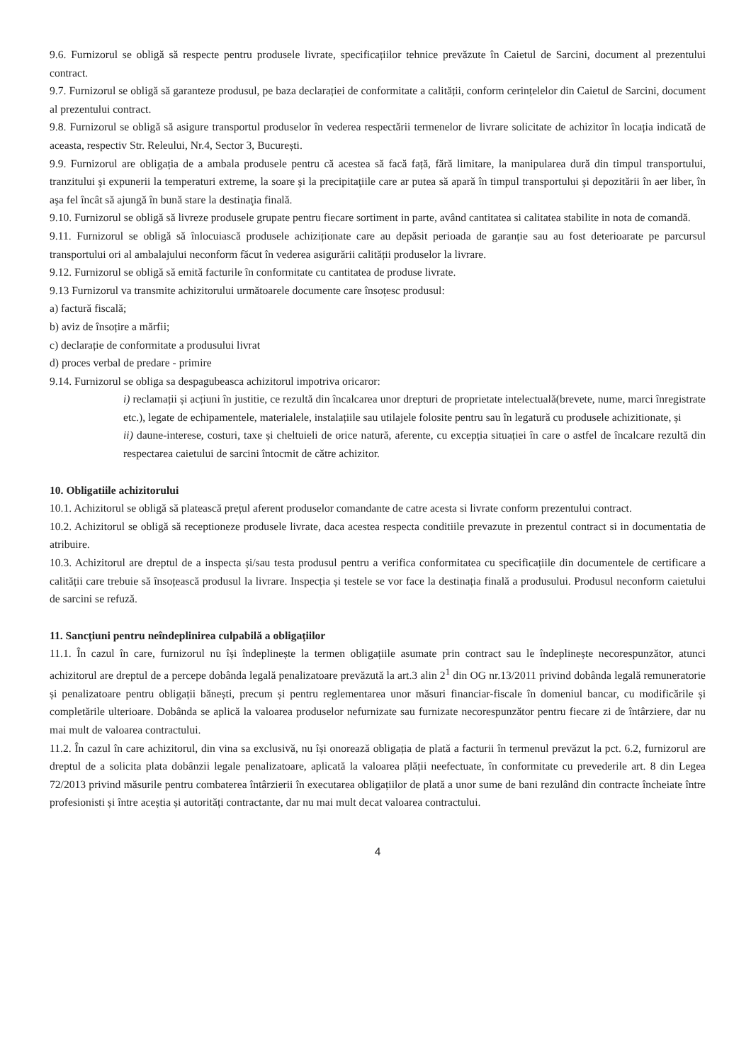9.6. Furnizorul se obligă să respecte pentru produsele livrate, specificațiilor tehnice prevăzute în Caietul de Sarcini, document al prezentului contract.
9.7. Furnizorul se obligă să garanteze produsul, pe baza declarației de conformitate a calității, conform cerințelelor din Caietul de Sarcini, document al prezentului contract.
9.8. Furnizorul se obligă să asigure transportul produselor în vederea respectării termenelor de livrare solicitate de achizitor în locația indicată de aceasta, respectiv Str. Releului, Nr.4, Sector 3, București.
9.9. Furnizorul are obligația de a ambala produsele pentru că acestea să facă față, fără limitare, la manipularea dură din timpul transportului, tranzitului şi expunerii la temperaturi extreme, la soare şi la precipitaţiile care ar putea să apară în timpul transportului şi depozitării în aer liber, în aşa fel încât să ajungă în bună stare la destinaţia finală.
9.10. Furnizorul se obligă să livreze produsele grupate pentru fiecare sortiment in parte, având cantitatea si calitatea stabilite in nota de comandă.
9.11. Furnizorul se obligă să înlocuiască produsele achiziționate care au depăsit perioada de garanție sau au fost deterioarate pe parcursul transportului ori al ambalajului neconform făcut în vederea asigurării calității produselor la livrare.
9.12. Furnizorul se obligă să emită facturile în conformitate cu cantitatea de produse livrate.
9.13 Furnizorul va transmite achizitorului următoarele documente care însoțesc produsul:
a) factură fiscală;
b) aviz de însoțire a mărfii;
c) declarație de conformitate a produsului livrat
d) proces verbal de predare - primire
9.14. Furnizorul se obliga sa despagubeasca achizitorul impotriva oricaror:
i) reclamații și acțiuni în justitie, ce rezultă din încalcarea unor drepturi de proprietate intelectuală(brevete, nume, marci înregistrate etc.), legate de echipamentele, materialele, instalațiile sau utilajele folosite pentru sau în legatură cu produsele achizitionate, și
ii) daune-interese, costuri, taxe și cheltuieli de orice natură, aferente, cu excepția situației în care o astfel de încalcare rezultă din respectarea caietului de sarcini întocmit de către achizitor.
10. Obligatiile achizitorului
10.1. Achizitorul se obligă să platească prețul aferent produselor comandante de catre acesta si livrate conform prezentului contract.
10.2. Achizitorul se obligă să receptioneze produsele livrate, daca acestea respecta conditiile prevazute in prezentul contract si in documentatia de atribuire.
10.3. Achizitorul are dreptul de a inspecta și/sau testa produsul pentru a verifica conformitatea cu specificațiile din documentele de certificare a calității care trebuie să însoțească produsul la livrare. Inspecția și testele se vor face la destinația finală a produsului. Produsul neconform caietului de sarcini se refuză.
11. Sancţiuni pentru neîndeplinirea culpabilă a obligaţiilor
11.1. În cazul în care, furnizorul nu își îndeplinește la termen obligațiile asumate prin contract sau le îndeplinește necorespunzător, atunci achizitorul are dreptul de a percepe dobânda legală penalizatoare prevăzută la art.3 alin 2<sup>1</sup> din OG nr.13/2011 privind dobânda legală remuneratorie și penalizatoare pentru obligații bănești, precum și pentru reglementarea unor măsuri financiar-fiscale în domeniul bancar, cu modificările și completările ulterioare. Dobânda se aplică la valoarea produselor nefurnizate sau furnizate necorespunzător pentru fiecare zi de întârziere, dar nu mai mult de valoarea contractului.
11.2. În cazul în care achizitorul, din vina sa exclusivă, nu își onorează obligația de plată a facturii în termenul prevăzut la pct. 6.2, furnizorul are dreptul de a solicita plata dobânzii legale penalizatoare, aplicată la valoarea plății neefectuate, în conformitate cu prevederile art. 8 din Legea 72/2013 privind măsurile pentru combaterea întârzierii în executarea obligațiilor de plată a unor sume de bani rezulând din contracte încheiate între profesionisti și între aceștia și autorități contractante, dar nu mai mult decat valoarea contractului.
4